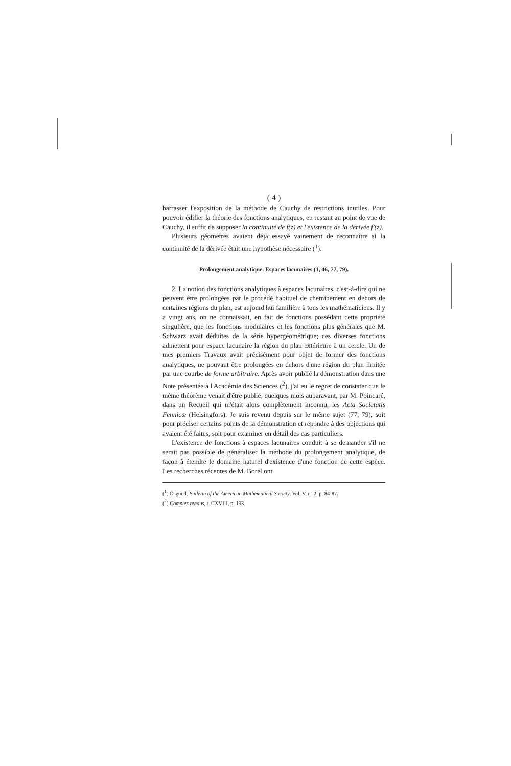( 4 )
barrasser l'exposition de la méthode de Cauchy de restrictions inutiles. Pour pouvoir édifier la théorie des fonctions analytiques, en restant au point de vue de Cauchy, il suffit de supposer la continuité de f(z) et l'existence de la dérivée f′(z).
Plusieurs géomètres avaient déjà essayé vainement de reconnaître si la continuité de la dérivée était une hypothèse nécessaire (<sup>1</sup>).
Prolongement analytique. Espaces lacunaires (1, 46, 77, 79).
2. La notion des fonctions analytiques à espaces lacunaires, c'est-à-dire qui ne peuvent être prolongées par le procédé habituel de cheminement en dehors de certaines régions du plan, est aujourd'hui familière à tous les mathématiciens. Il y a vingt ans, on ne connaissait, en fait de fonctions possédant cette propriété singulière, que les fonctions modulaires et les fonctions plus générales que M. Schwarz avait déduites de la série hypergéométrique; ces diverses fonctions admettent pour espace lacunaire la région du plan extérieure à un cercle. Un de mes premiers Travaux avait précisément pour objet de former des fonctions analytiques, ne pouvant être prolongées en dehors d'une région du plan limitée par une courbe de forme arbitraire. Après avoir publié la démonstration dans une Note présentée à l'Académie des Sciences (<sup>2</sup>), j'ai eu le regret de constater que le même théorème venait d'être publié, quelques mois auparavant, par M. Poincaré, dans un Recueil qui m'était alors complètement inconnu, les Acta Societatis Fennicæ (Helsingfors). Je suis revenu depuis sur le même sujet (77, 79), soit pour préciser certains points de la démonstration et répondre à des objections qui avaient été faites, soit pour examiner en détail des cas particuliers.
L'existence de fonctions à espaces lacunaires conduit à se demander s'il ne serait pas possible de généraliser la méthode du prolongement analytique, de façon à étendre le domaine naturel d'existence d'une fonction de cette espèce. Les recherches récentes de M. Borel ont
(<sup>1</sup>) Osgood, Bulletin of the American Mathematical Society, Vol. V, nº 2, p. 84-87.
(<sup>2</sup>) Comptes rendus, t. CXVIII, p. 193.